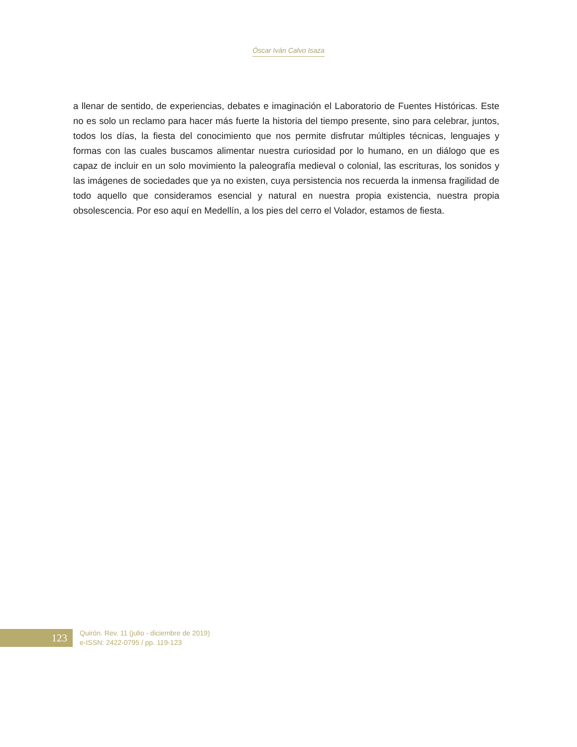Óscar Iván Calvo Isaza
a llenar de sentido, de experiencias, debates e imaginación el Laboratorio de Fuentes Históricas. Este no es solo un reclamo para hacer más fuerte la historia del tiempo presente, sino para celebrar, juntos, todos los días, la fiesta del conocimiento que nos permite disfrutar múltiples técnicas, lenguajes y formas con las cuales buscamos alimentar nuestra curiosidad por lo humano, en un diálogo que es capaz de incluir en un solo movimiento la paleografía medieval o colonial, las escrituras, los sonidos y las imágenes de sociedades que ya no existen, cuya persistencia nos recuerda la inmensa fragilidad de todo aquello que consideramos esencial y natural en nuestra propia existencia, nuestra propia obsolescencia. Por eso aquí en Medellín, a los pies del cerro el Volador, estamos de fiesta.
123
Quirón. Rev. 11 (julio - diciembre de 2019)
e-ISSN: 2422-0795 / pp. 119-123